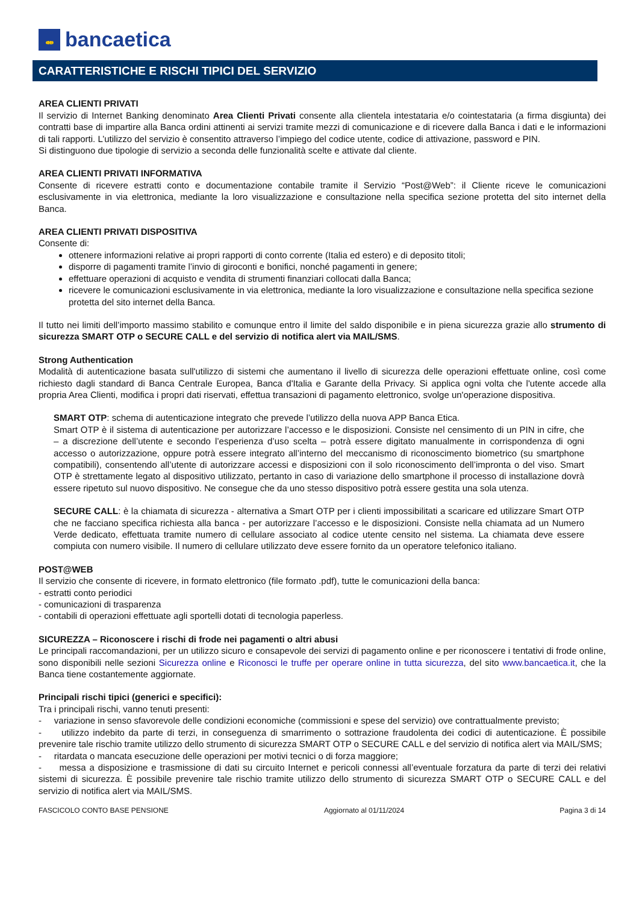꘏
bancaetica
CARATTERISTICHE E RISCHI TIPICI DEL SERVIZIO
AREA CLIENTI PRIVATI
Il servizio di Internet Banking denominato Area Clienti Privati consente alla clientela intestataria e/o cointestataria (a firma disgiunta) dei contratti base di impartire alla Banca ordini attinenti ai servizi tramite mezzi di comunicazione e di ricevere dalla Banca i dati e le informazioni di tali rapporti. L’utilizzo del servizio è consentito attraverso l’impiego del codice utente, codice di attivazione, password e PIN.
Si distinguono due tipologie di servizio a seconda delle funzionalità scelte e attivate dal cliente.
AREA CLIENTI PRIVATI INFORMATIVA
Consente di ricevere estratti conto e documentazione contabile tramite il Servizio “Post@Web”: il Cliente riceve le comunicazioni esclusivamente in via elettronica, mediante la loro visualizzazione e consultazione nella specifica sezione protetta del sito internet della Banca.
AREA CLIENTI PRIVATI DISPOSITIVA
Consente di:
ottenere informazioni relative ai propri rapporti di conto corrente (Italia ed estero) e di deposito titoli;
disporre di pagamenti tramite l’invio di giroconti e bonifici, nonché pagamenti in genere;
effettuare operazioni di acquisto e vendita di strumenti finanziari collocati dalla Banca;
ricevere le comunicazioni esclusivamente in via elettronica, mediante la loro visualizzazione e consultazione nella specifica sezione protetta del sito internet della Banca.
Il tutto nei limiti dell’importo massimo stabilito e comunque entro il limite del saldo disponibile e in piena sicurezza grazie allo strumento di sicurezza SMART OTP o SECURE CALL e del servizio di notifica alert via MAIL/SMS.
Strong Authentication
Modalità di autenticazione basata sull'utilizzo di sistemi che aumentano il livello di sicurezza delle operazioni effettuate online, così come richiesto dagli standard di Banca Centrale Europea, Banca d'Italia e Garante della Privacy. Si applica ogni volta che l'utente accede alla propria Area Clienti, modifica i propri dati riservati, effettua transazioni di pagamento elettronico, svolge un'operazione dispositiva.
SMART OTP: schema di autenticazione integrato che prevede l’utilizzo della nuova APP Banca Etica.
Smart OTP è il sistema di autenticazione per autorizzare l’accesso e le disposizioni. Consiste nel censimento di un PIN in cifre, che – a discrezione dell’utente e secondo l’esperienza d’uso scelta – potrà essere digitato manualmente in corrispondenza di ogni accesso o autorizzazione, oppure potrà essere integrato all’interno del meccanismo di riconoscimento biometrico (su smartphone compatibili), consentendo all’utente di autorizzare accessi e disposizioni con il solo riconoscimento dell’impronta o del viso. Smart OTP è strettamente legato al dispositivo utilizzato, pertanto in caso di variazione dello smartphone il processo di installazione dovrà essere ripetuto sul nuovo dispositivo. Ne consegue che da uno stesso dispositivo potrà essere gestita una sola utenza.
SECURE CALL: è la chiamata di sicurezza - alternativa a Smart OTP per i clienti impossibilitati a scaricare ed utilizzare Smart OTP che ne facciano specifica richiesta alla banca - per autorizzare l’accesso e le disposizioni. Consiste nella chiamata ad un Numero Verde dedicato, effettuata tramite numero di cellulare associato al codice utente censito nel sistema. La chiamata deve essere compiuta con numero visibile. Il numero di cellulare utilizzato deve essere fornito da un operatore telefonico italiano.
POST@WEB
Il servizio che consente di ricevere, in formato elettronico (file formato .pdf), tutte le comunicazioni della banca:
- estratti conto periodici
- comunicazioni di trasparenza
- contabili di operazioni effettuate agli sportelli dotati di tecnologia paperless.
SICUREZZA – Riconoscere i rischi di frode nei pagamenti o altri abusi
Le principali raccomandazioni, per un utilizzo sicuro e consapevole dei servizi di pagamento online e per riconoscere i tentativi di frode online, sono disponibili nelle sezioni Sicurezza online e Riconosci le truffe per operare online in tutta sicurezza, del sito www.bancaetica.it, che la Banca tiene costantemente aggiornate.
Principali rischi tipici (generici e specifici):
Tra i principali rischi, vanno tenuti presenti:
- variazione in senso sfavorevole delle condizioni economiche (commissioni e spese del servizio) ove contrattualmente previsto;
- utilizzo indebito da parte di terzi, in conseguenza di smarrimento o sottrazione fraudolenta dei codici di autenticazione. È possibile prevenire tale rischio tramite utilizzo dello strumento di sicurezza SMART OTP o SECURE CALL e del servizio di notifica alert via MAIL/SMS;
- ritardata o mancata esecuzione delle operazioni per motivi tecnici o di forza maggiore;
- messa a disposizione e trasmissione di dati su circuito Internet e pericoli connessi all’eventuale forzatura da parte di terzi dei relativi sistemi di sicurezza. È possibile prevenire tale rischio tramite utilizzo dello strumento di sicurezza SMART OTP o SECURE CALL e del servizio di notifica alert via MAIL/SMS.
FASCICOLO CONTO BASE PENSIONE Aggiornato al 01/11/2024 Pagina 3 di 14